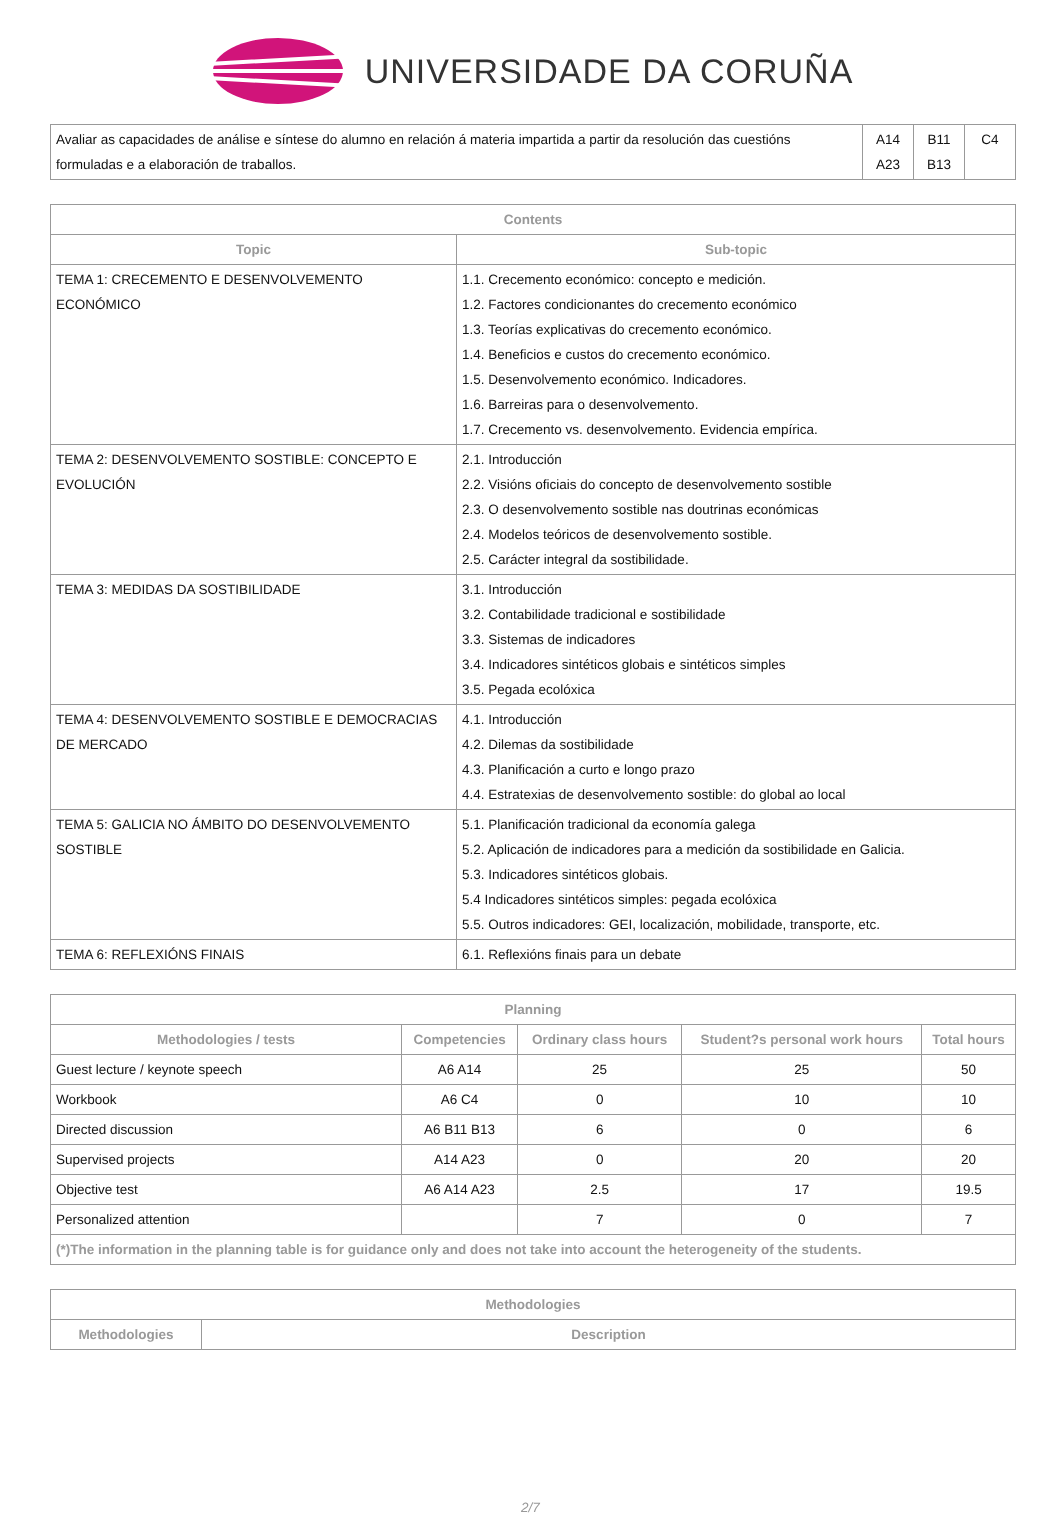UNIVERSIDADE DA CORUÑA
| Avaliar as capacidades de análise e síntese do alumno en relación á materia impartida a partir da resolución das cuestións formuladas e a elaboración de traballos. | A14 A23 | B11 B13 | C4 |
| Contents | |
| --- | --- |
| Topic | Sub-topic |
| TEMA 1: CRECEMENTO E DESENVOLVEMENTO ECONÓMICO | 1.1. Crecemento económico: concepto e medición. 1.2. Factores condicionantes do crecemento económico 1.3. Teorías explicativas do crecemento económico. 1.4. Beneficios e custos do crecemento económico. 1.5. Desenvolvemento económico. Indicadores. 1.6. Barreiras para o desenvolvemento. 1.7. Crecemento vs. desenvolvemento. Evidencia empírica. |
| TEMA 2: DESENVOLVEMENTO SOSTIBLE: CONCEPTO E EVOLUCIÓN | 2.1. Introducción 2.2. Visións oficiais do concepto de desenvolvemento sostible 2.3. O desenvolvemento sostible nas doutrinas económicas 2.4. Modelos teóricos de desenvolvemento sostible. 2.5. Carácter integral da sostibilidade. |
| TEMA 3: MEDIDAS DA SOSTIBILIDADE | 3.1. Introducción 3.2. Contabilidade tradicional e sostibilidade 3.3. Sistemas de indicadores 3.4. Indicadores sintéticos globais e sintéticos simples 3.5. Pegada ecolóxica |
| TEMA 4: DESENVOLVEMENTO SOSTIBLE E DEMOCRACIAS DE MERCADO | 4.1. Introducción 4.2. Dilemas da sostibilidade 4.3. Planificación a curto e longo prazo 4.4. Estratexias de desenvolvemento sostible: do global ao local |
| TEMA 5: GALICIA NO ÁMBITO DO DESENVOLVEMENTO SOSTIBLE | 5.1. Planificación tradicional da economía galega 5.2. Aplicación de indicadores para a medición da sostibilidade en Galicia. 5.3. Indicadores sintéticos globais. 5.4 Indicadores sintéticos simples: pegada ecolóxica 5.5. Outros indicadores: GEI, localización, mobilidade, transporte, etc. |
| TEMA 6: REFLEXIÓNS FINAIS | 6.1. Reflexións finais para un debate |
| Planning | | | | |
| --- | --- | --- | --- | --- |
| Methodologies / tests | Competencies | Ordinary class hours | Student?s personal work hours | Total hours |
| Guest lecture / keynote speech | A6 A14 | 25 | 25 | 50 |
| Workbook | A6 C4 | 0 | 10 | 10 |
| Directed discussion | A6 B11 B13 | 6 | 0 | 6 |
| Supervised projects | A14 A23 | 0 | 20 | 20 |
| Objective test | A6 A14 A23 | 2.5 | 17 | 19.5 |
| Personalized attention | | 7 | 0 | 7 |
| (*)The information in the planning table is for guidance only and does not take into account the heterogeneity of the students. | | | | |
| Methodologies | |
| --- | --- |
| Methodologies | Description |
2/7